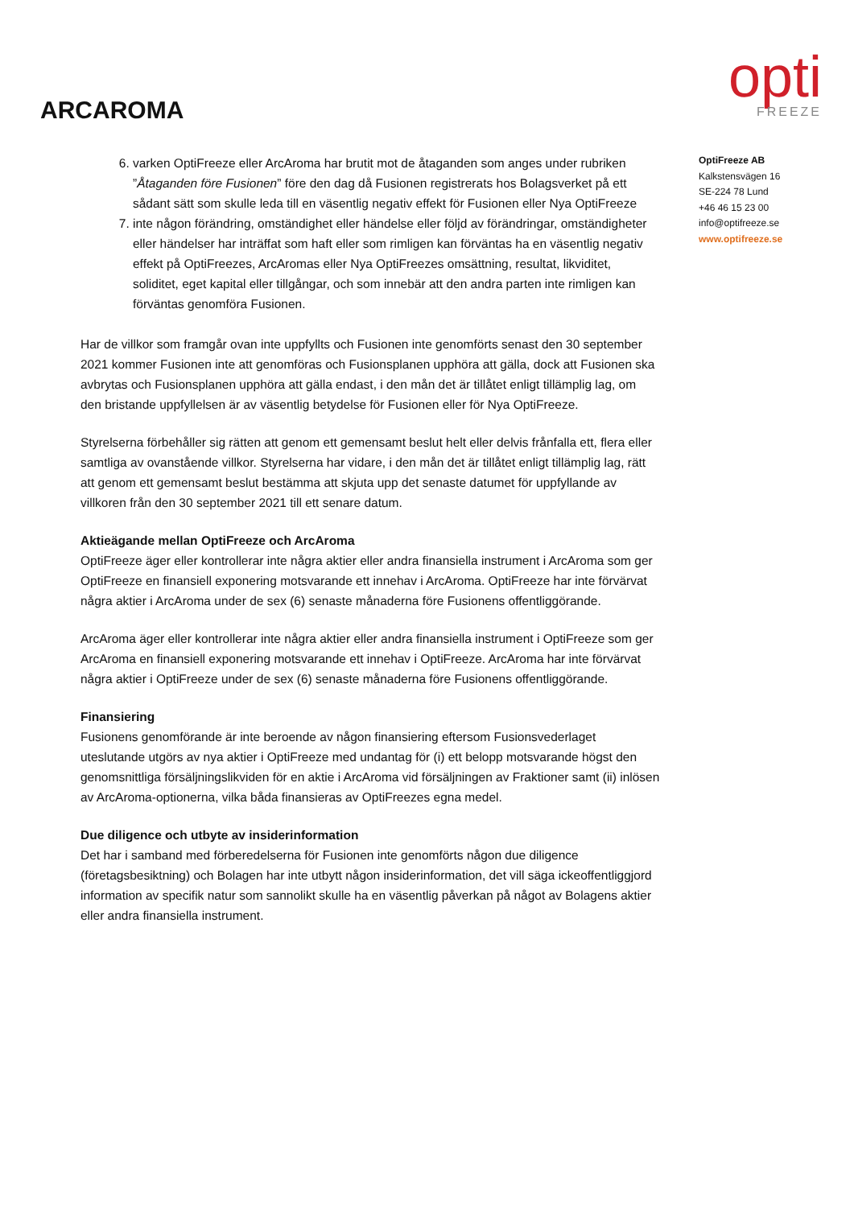ARCAROMA
opti
FREEZE
6. varken OptiFreeze eller ArcAroma har brutit mot de åtaganden som anges under rubriken ”Åtaganden före Fusionen” före den dag då Fusionen registrerats hos Bolagsverket på ett sådant sätt som skulle leda till en väsentlig negativ effekt för Fusionen eller Nya OptiFreeze
7. inte någon förändring, omständighet eller händelse eller följd av förändringar, omständigheter eller händelser har inträffat som haft eller som rimligen kan förväntas ha en väsentlig negativ effekt på OptiFreezes, ArcAromas eller Nya OptiFreezes omsättning, resultat, likviditet, soliditet, eget kapital eller tillgångar, och som innebär att den andra parten inte rimligen kan förväntas genomföra Fusionen.
Har de villkor som framgår ovan inte uppfyllts och Fusionen inte genomförts senast den 30 september 2021 kommer Fusionen inte att genomföras och Fusionsplanen upphöra att gälla, dock att Fusionen ska avbrytas och Fusionsplanen upphöra att gälla endast, i den mån det är tillåtet enligt tillämplig lag, om den bristande uppfyllelsen är av väsentlig betydelse för Fusionen eller för Nya OptiFreeze.
Styrelserna förbehåller sig rätten att genom ett gemensamt beslut helt eller delvis frånfalla ett, flera eller samtliga av ovanstående villkor. Styrelserna har vidare, i den mån det är tillåtet enligt tillämplig lag, rätt att genom ett gemensamt beslut bestämma att skjuta upp det senaste datumet för uppfyllande av villkoren från den 30 september 2021 till ett senare datum.
Aktieägande mellan OptiFreeze och ArcAroma
OptiFreeze äger eller kontrollerar inte några aktier eller andra finansiella instrument i ArcAroma som ger OptiFreeze en finansiell exponering motsvarande ett innehav i ArcAroma. OptiFreeze har inte förvärvat några aktier i ArcAroma under de sex (6) senaste månaderna före Fusionens offentliggörande.
ArcAroma äger eller kontrollerar inte några aktier eller andra finansiella instrument i OptiFreeze som ger ArcAroma en finansiell exponering motsvarande ett innehav i OptiFreeze. ArcAroma har inte förvärvat några aktier i OptiFreeze under de sex (6) senaste månaderna före Fusionens offentliggörande.
Finansiering
Fusionens genomförande är inte beroende av någon finansiering eftersom Fusionsvederlaget uteslutande utgörs av nya aktier i OptiFreeze med undantag för (i) ett belopp motsvarande högst den genomsnittliga försäljningslikviden för en aktie i ArcAroma vid försäljningen av Fraktioner samt (ii) inlösen av ArcAroma-optionerna, vilka båda finansieras av OptiFreezes egna medel.
Due diligence och utbyte av insiderinformation
Det har i samband med förberedelserna för Fusionen inte genomförts någon due diligence (företagsbesiktning) och Bolagen har inte utbytt någon insiderinformation, det vill säga ickeoffentliggjord information av specifik natur som sannolikt skulle ha en väsentlig påverkan på något av Bolagens aktier eller andra finansiella instrument.
OptiFreeze AB
Kalkstensvägen 16
SE-224 78 Lund
+46 46 15 23 00
info@optifreeze.se
www.optifreeze.se